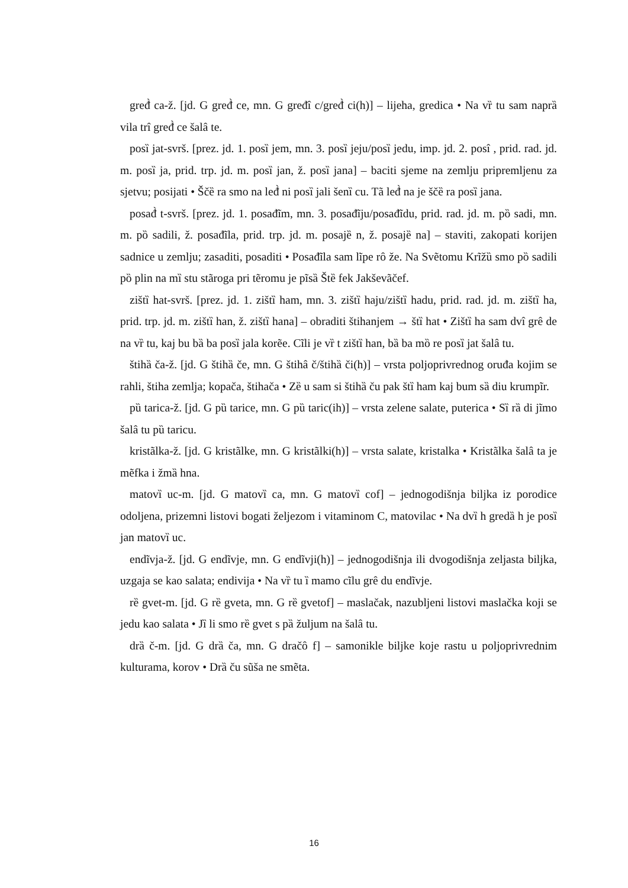gređ̀ ca-ž. [jd. G gređ̀ ce, mn. G gređî c/gređ̀ ci(h)] – lijeha, gredica • Na vȑ tu sam naprȁ vila trî gređ̀ ce šalâ te.
posȉ jat-svrš. [prez. jd. 1. posȉ jem, mn. 3. posȉ jeju/posȉ jedu, imp. jd. 2. posî , prid. rad. jd. m. posȉ ja, prid. trp. jd. m. posȉ jan, ž. posȉ jana] – baciti sjeme na zemlju pripremljenu za sjetvu; posijati • Ščȅ ra smo na leđ̀ ni posȉ jali šenȉ cu. Tã leđ̀ na je ščȅ ra posȉ jana.
posađ̀ t-svrš. [prez. jd. 1. posađĩm, mn. 3. posađĩju/posađĩdu, prid. rad. jd. m. pȍ sadi, mn. m. pȍ sadili, ž. posađĩla, prid. trp. jd. m. posajȅ n, ž. posajȅ na] – staviti, zakopati korijen sadnice u zemlju; zasaditi, posaditi • Posađĩla sam lĩpe rô že. Na Svẽtomu Krĩžȕ smo pȍ sadili pȍ plin na mȉ stu stãroga pri tẽromu je pĩsȁ Štȅ fek Jakševãčef.
zištȉ hat-svrš. [prez. jd. 1. zištȉ ham, mn. 3. zištȉ haju/zištȉ hadu, prid. rad. jd. m. zištȉ ha, prid. trp. jd. m. zištȉ han, ž. zištȉ hana] – obraditi štihanjem → štȉ hat • Zištȉ ha sam dvî grê de na vȑ tu, kaj bu bȁ ba posȉ jala korẽe. Cĩli je vȑ t zištȉ han, bȁ ba mȍ re posȉ jat šalâ tu.
štihȁ ča-ž. [jd. G štihȁ če, mn. G štihâ č/štihȁ či(h)] – vrsta poljoprivrednog oruđa kojim se rahli, štiha zemlja; kopača, štihača • Zȅ u sam si štihȁ ču pak štȉ ham kaj bum sȁ diu krumpĩr.
pȕ tarica-ž. [jd. G pȕ tarice, mn. G pȕ taric(ih)] – vrsta zelene salate, puterica • Sȉ rȁ di jĩmo šalâ tu pȕ taricu.
kristãlka-ž. [jd. G kristãlke, mn. G kristãlki(h)] – vrsta salate, kristalka • Kristãlka šalâ ta je mẽfka i žmȁ hna.
matovȉ uc-m. [jd. G matovȉ ca, mn. G matovȉ cof] – jednogodišnja biljka iz porodice odoljena, prizemni listovi bogati željezom i vitaminom C, matovilac • Na dvȉ h gredȁ h je posȉ jan matovȉ uc.
endĩvja-ž. [jd. G endĩvje, mn. G endĩvji(h)] – jednogodišnja ili dvogodišnja zeljasta biljka, uzgaja se kao salata; endivija • Na vȑ tu ȉ mamo cĩlu grê du endĩvje.
rȅ gvet-m. [jd. G rȅ gveta, mn. G rȅ gvetof] – maslačak, nazubljeni listovi maslačka koji se jedu kao salata • Jȉ li smo rȅ gvet s pȁ žuljum na šalâ tu.
drȁ č-m. [jd. G drȁ ča, mn. G dračô f] – samonikle biljke koje rastu u poljoprivrednim kulturama, korov • Drȁ ču sũša ne smẽta.
16